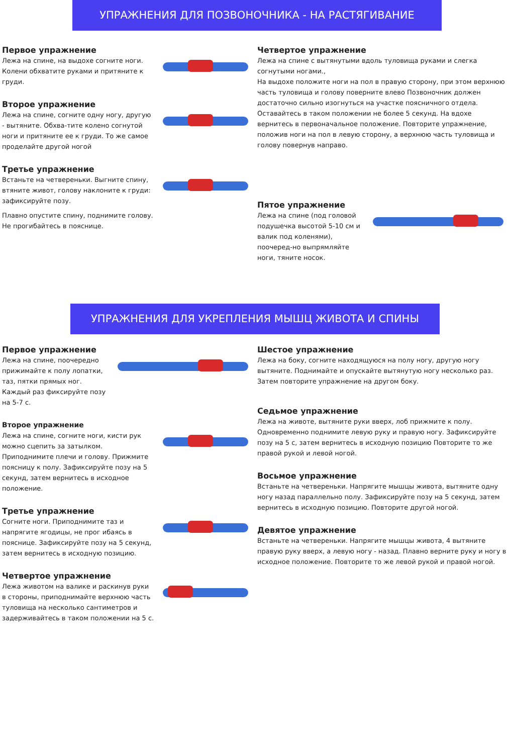УПРАЖНЕНИЯ ДЛЯ ПОЗВОНОЧНИКА - НА РАСТЯГИВАНИЕ
Первое упражнение
Лежа на спине, на выдохе согните ноги. Колени обхватите руками и притяните к груди.
Второе упражнение
Лежа на спине, согните одну ногу, другую - вытяните. Обхва-тите колено согнутой ноги и притяните ее к груди. То же самое проделайте другой ногой
Третье упражнение
Встаньте на четвереньки. Выгните спину, втяните живот, голову наклоните к груди: зафиксируйте позу.
Плавно опустите спину, поднимите голову.
Не прогибайтесь в пояснице.
Четвертое упражнение
Лежа на спине с вытянутыми вдоль туловища руками и слегка согнутыми ногами.,
На выдохе положите ноги на пол в правую сторону, при этом верхнюю часть туловища и голову поверните влево Позвоночник должен достаточно сильно изогнуться на участке поясничного отдела. Оставайтесь в таком положении не более 5 секунд. На вдохе вернитесь в первоначальное положение. Повторите упражнение, положив ноги на пол в левую сторону, а верхнюю часть туловища и голову повернув направо.
Пятое упражнение
Лежа на спине (под головой подушечка высотой 5-10 см и валик под коленями), поочеред-но выпрямляйте ноги, тяните носок.
УПРАЖНЕНИЯ ДЛЯ УКРЕПЛЕНИЯ МЫШЦ ЖИВОТА И СПИНЫ
Первое упражнение
Лежа на спине, поочередно прижимайте к полу лопатки, таз, пятки прямых ног. Каждый раз фиксируйте позу на 5-7 с.
Второе упражнение
Лежа на спине, согните ноги, кисти рук можно сцепить за затылком. Приподнимите плечи и голову. Прижмите поясницу к полу. Зафиксируйте позу на 5 секунд, затем вернитесь в исходное положение.
Третье упражнение
Согните ноги. Приподнимите таз и напрягите ягодицы, не прог ибаясь в пояснице. Зафиксируйте позу на 5 секунд, затем вернитесь в исходную позицию.
Четвертое упражнение
Лежа животом на валике и раскинув руки в стороны, приподнимайте верхнюю часть туловища на несколько сантиметров и задерживайтесь в таком положении на 5 с.
Шестое упражнение
Лежа на боку, согните находящуюся на полу ногу, другую ногу вытяните. Поднимайте и опускайте вытянутую ногу несколько раз. Затем повторите упражнение на другом боку.
Седьмое упражнение
Лежа на животе, вытяните руки вверх, лоб прижмите к полу. Одновременно поднимите левую руку и правую ногу. Зафиксируйте позу на 5 с, затем вернитесь в исходную позицию Повторите то же правой рукой и левой ногой.
Восьмое упражнение
Встаньте на четвереньки. Напрягите мышцы живота, вытяните одну ногу назад параллельно полу. Зафиксируйте позу на 5 секунд, затем вернитесь в исходную позицию. Повторите другой ногой.
Девятое упражнение
Встаньте на четвереньки. Напрягите мышцы живота, 4 вытяните правую руку вверх, а левую ногу - назад. Плавно верните руку и ногу в исходное положение. Повторите то же левой рукой и правой ногой.